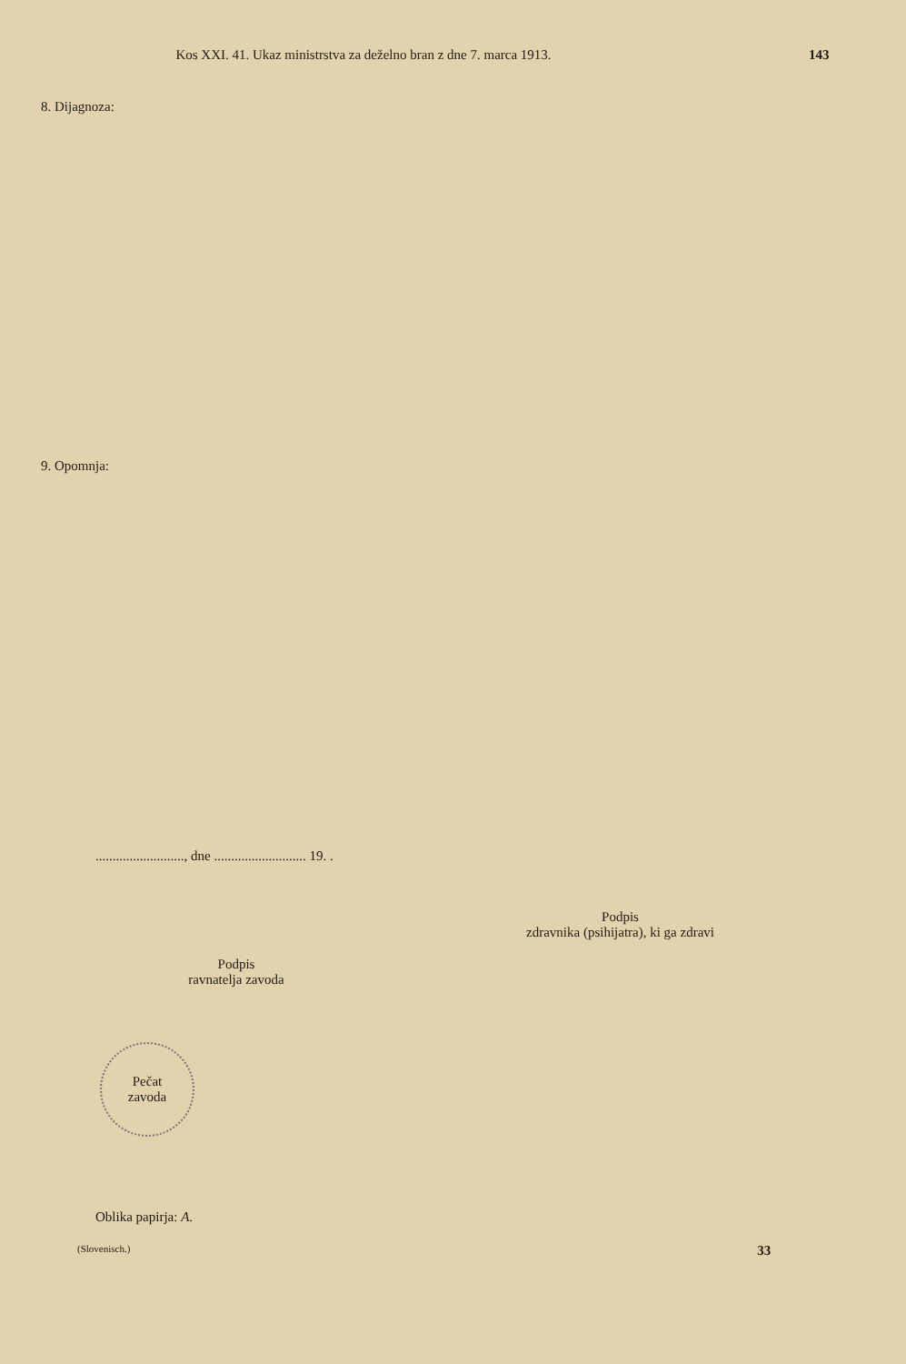Kos XXI. 41. Ukaz ministrstva za deželno bran z dne 7. marca 1913. 143
8. Dijagnoza:
9. Opomnja:
.........................., dne ........................... 19. .
Podpis
zdravnika (psihijatra), ki ga zdravi
Podpis
ravnatelja zavoda
Pečat
zavoda
Oblika papirja: A.
(Slovenisch.) 33